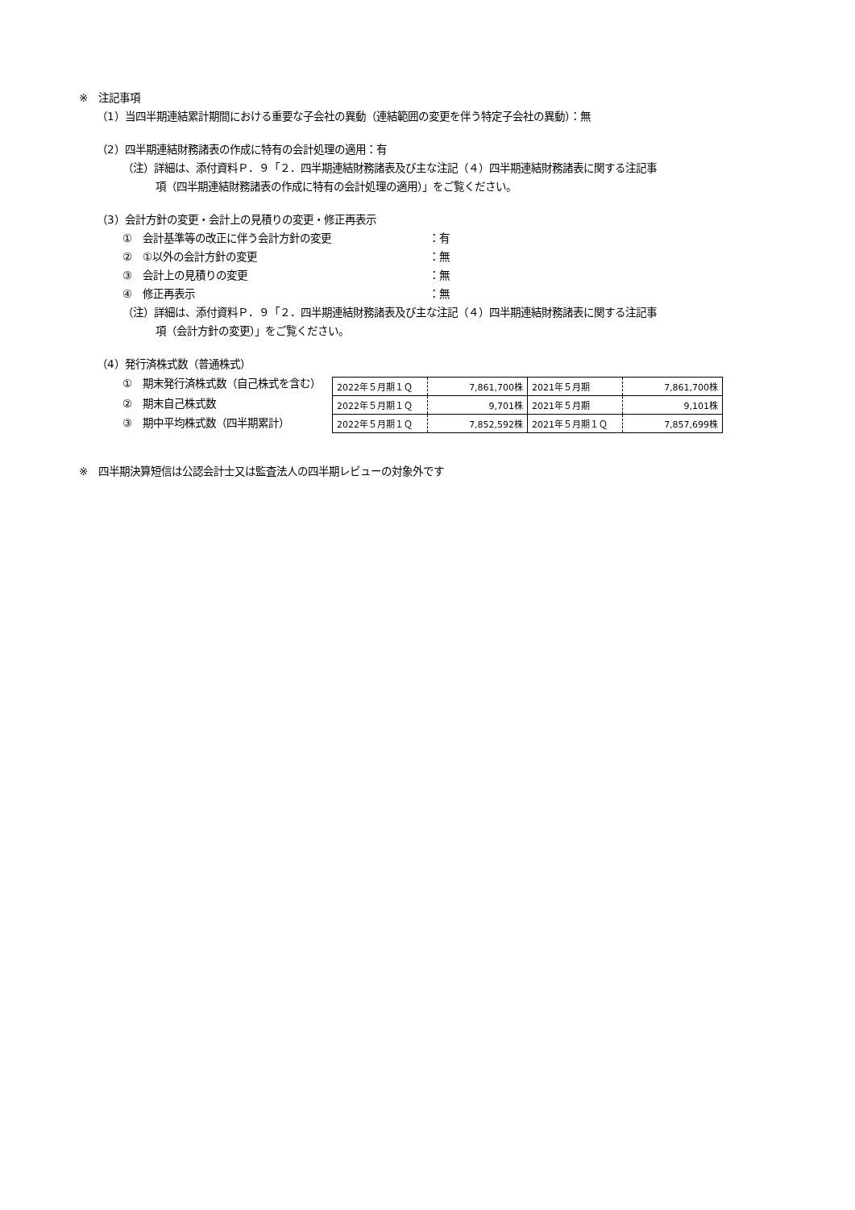※　注記事項
（1）当四半期連結累計期間における重要な子会社の異動（連結範囲の変更を伴う特定子会社の異動）：無
（2）四半期連結財務諸表の作成に特有の会計処理の適用：有
（注）詳細は、添付資料Ｐ．９「２．四半期連結財務諸表及び主な注記（４）四半期連結財務諸表に関する注記事
項（四半期連結財務諸表の作成に特有の会計処理の適用）」をご覧ください。
（3）会計方針の変更・会計上の見積りの変更・修正再表示
①　会計基準等の改正に伴う会計方針の変更 ：有
②　①以外の会計方針の変更 ：無
③　会計上の見積りの変更 ：無
④　修正再表示 ：無
（注）詳細は、添付資料Ｐ．９「２．四半期連結財務諸表及び主な注記（４）四半期連結財務諸表に関する注記事
項（会計方針の変更）」をご覧ください。
（4）発行済株式数（普通株式）
①　期末発行済株式数（自己株式を含む）
②　期末自己株式数
③　期中平均株式数（四半期累計）
| 2022年５月期１Ｑ | 7,861,700株 | 2021年５月期 | 7,861,700株 |
| 2022年５月期１Ｑ | 9,701株 | 2021年５月期 | 9,101株 |
| 2022年５月期１Ｑ | 7,852,592株 | 2021年５月期１Ｑ | 7,857,699株 |
※　四半期決算短信は公認会計士又は監査法人の四半期レビューの対象外です